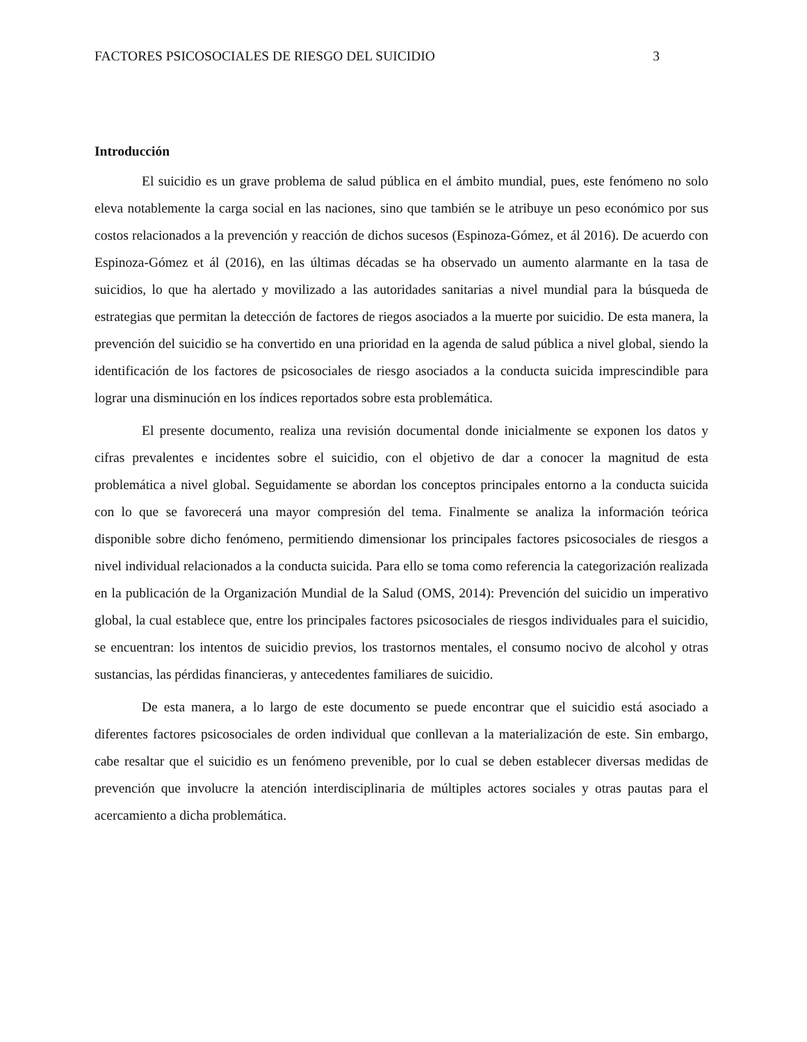FACTORES PSICOSOCIALES DE RIESGO DEL SUICIDIO 3
Introducción
El suicidio es un grave problema de salud pública en el ámbito mundial, pues, este fenómeno no solo eleva notablemente la carga social en las naciones, sino que también se le atribuye un peso económico por sus costos relacionados a la prevención y reacción de dichos sucesos (Espinoza-Gómez, et ál 2016). De acuerdo con Espinoza-Gómez et ál (2016), en las últimas décadas se ha observado un aumento alarmante en la tasa de suicidios, lo que ha alertado y movilizado a las autoridades sanitarias a nivel mundial para la búsqueda de estrategias que permitan la detección de factores de riegos asociados a la muerte por suicidio. De esta manera, la prevención del suicidio se ha convertido en una prioridad en la agenda de salud pública a nivel global, siendo la identificación de los factores de psicosociales de riesgo asociados a la conducta suicida imprescindible para lograr una disminución en los índices reportados sobre esta problemática.
El presente documento, realiza una revisión documental donde inicialmente se exponen los datos y cifras prevalentes e incidentes sobre el suicidio, con el objetivo de dar a conocer la magnitud de esta problemática a nivel global. Seguidamente se abordan los conceptos principales entorno a la conducta suicida con lo que se favorecerá una mayor compresión del tema. Finalmente se analiza la información teórica disponible sobre dicho fenómeno, permitiendo dimensionar los principales factores psicosociales de riesgos a nivel individual relacionados a la conducta suicida. Para ello se toma como referencia la categorización realizada en la publicación de la Organización Mundial de la Salud (OMS, 2014): Prevención del suicidio un imperativo global, la cual establece que, entre los principales factores psicosociales de riesgos individuales para el suicidio, se encuentran: los intentos de suicidio previos, los trastornos mentales, el consumo nocivo de alcohol y otras sustancias, las pérdidas financieras, y antecedentes familiares de suicidio.
De esta manera, a lo largo de este documento se puede encontrar que el suicidio está asociado a diferentes factores psicosociales de orden individual que conllevan a la materialización de este. Sin embargo, cabe resaltar que el suicidio es un fenómeno prevenible, por lo cual se deben establecer diversas medidas de prevención que involucre la atención interdisciplinaria de múltiples actores sociales y otras pautas para el acercamiento a dicha problemática.